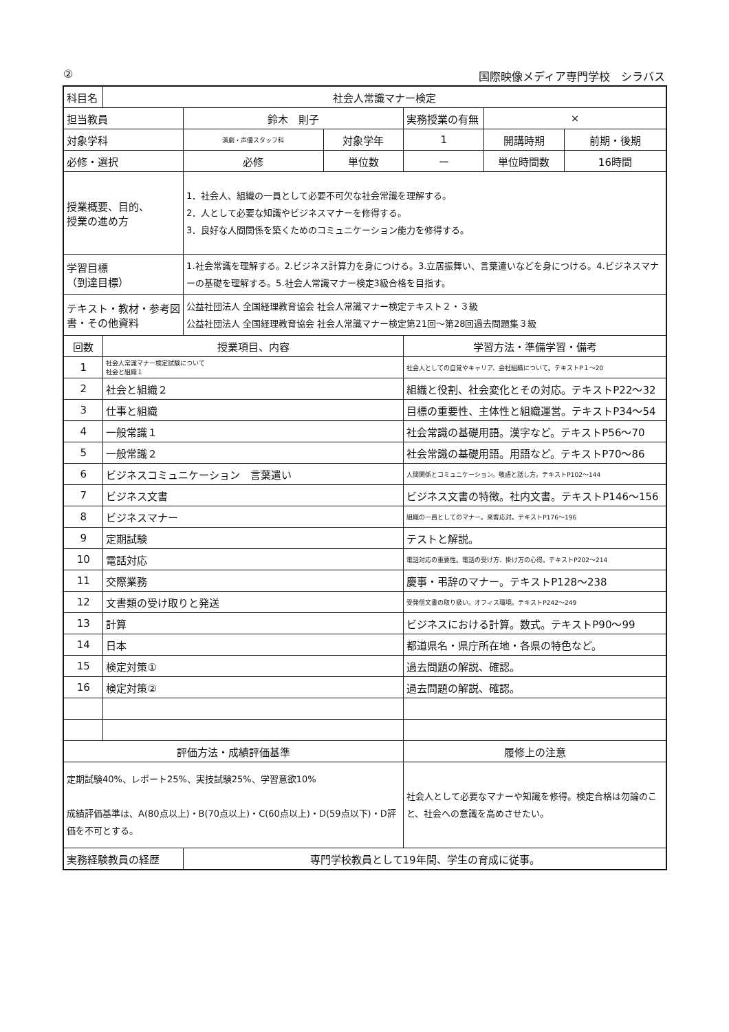② 国際映像メディア専門学校　シラバス
| 科目名 | 社会人常識マナー検定 | | | | | |
| 担当教員 | | 鈴木 則子 | | 実務授業の有無 | × | |
| 対象学科 | | 演劇・声優スタッフ科 | 対象学年 | 1 | 開講時期 | 前期・後期 |
| 必修・選択 | | 必修 | 単位数 | ー | 単位時間数 | 16時間 |
| 授業概要、目的、 授業の進め方 | | 1．社会人、組織の一員として必要不可欠な社会常識を理解する。 2．人として必要な知識やビジネスマナーを修得する。 3．良好な人間関係を築くためのコミュニケーション能力を修得する。 | | | | |
| 学習目標 （到達目標） | | 1.社会常識を理解する。2.ビジネス計算力を身につける。3.立居振舞い、言葉遣いなどを身につける。4.ビジネスマナーの基礎を理解する。5.社会人常識マナー検定3級合格を目指す。 | | | | |
| テキスト・教材・参考図書・その他資料 | | 公益社団法人 全国経理教育協会 社会人常識マナー検定テキスト２・３級 公益社団法人 全国経理教育協会 社会人常識マナー検定第21回～第28回過去問題集３級 | | | | |
| 回数 | 授業項目、内容 | | | 学習方法・準備学習・備考 | | |
| 1 | 社会人常識マナー検定試験について 社会と組織１ | | | 社会人としての自覚やキャリア、会社組織について。テキストP１～20 | | |
| 2 | 社会と組織２ | | | 組織と役割、社会変化とその対応。テキストP22～32 | | |
| 3 | 仕事と組織 | | | 目標の重要性、主体性と組織運営。テキストP34～54 | | |
| 4 | 一般常識１ | | | 社会常識の基礎用語。漢字など。テキストP56～70 | | |
| 5 | 一般常識２ | | | 社会常識の基礎用語。用語など。テキストP70～86 | | |
| 6 | ビジネスコミュニケーション 言葉遣い | | | 人間関係とコミュニケーション。敬語と話し方。テキストP102～144 | | |
| 7 | ビジネス文書 | | | ビジネス文書の特徴。社内文書。テキストP146～156 | | |
| 8 | ビジネスマナー | | | 組織の一員としてのマナー。来客応対。テキストP176～196 | | |
| 9 | 定期試験 | | | テストと解説。 | | |
| 10 | 電話対応 | | | 電話対応の重要性。電話の受け方、掛け方の心得。テキストP202～214 | | |
| 11 | 交際業務 | | | 慶事・弔辞のマナー。テキストP128～238 | | |
| 12 | 文書類の受け取りと発送 | | | 受発信文書の取り扱い。オフィス環境。テキストP242～249 | | |
| 13 | 計算 | | | ビジネスにおける計算。数式。テキストP90～99 | | |
| 14 | 日本 | | | 都道県名・県庁所在地・各県の特色など。 | | |
| 15 | 検定対策① | | | 過去問題の解説、確認。 | | |
| 16 | 検定対策② | | | 過去問題の解説、確認。 | | |
| 評価方法・成績評価基準 | | | | 履修上の注意 | | |
| 定期試験40%、レポート25%、実技試験25%、学習意欲10% 成績評価基準は、A(80点以上)・B(70点以上)・C(60点以上)・D(59点以下)・D評価を不可とする。 | | | | 社会人として必要なマナーや知識を修得。検定合格は勿論のこと、社会への意識を高めさせたい。 | | |
| 実務経験教員の経歴 | | 専門学校教員として19年間、学生の育成に従事。 | | | | |